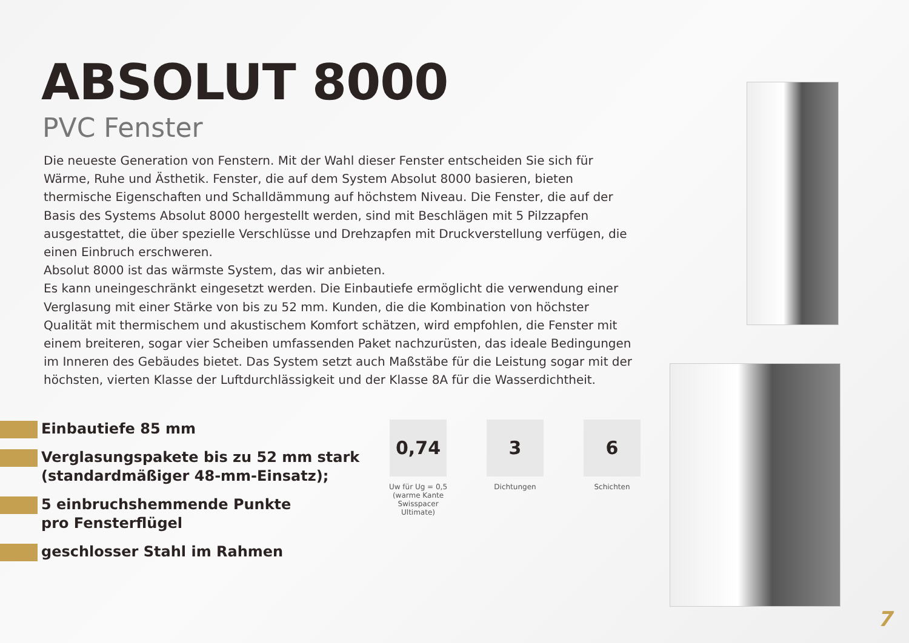ABSOLUT 8000
PVC Fenster
Die neueste Generation von Fenstern. Mit der Wahl dieser Fenster entscheiden Sie sich für Wärme, Ruhe und Ästhetik. Fenster, die auf dem System Absolut 8000 basieren, bieten thermische Eigenschaften und Schalldämmung auf höchstem Niveau. Die Fenster, die auf der Basis des Systems Absolut 8000 hergestellt werden, sind mit Beschlägen mit 5 Pilzzapfen ausgestattet, die über spezielle Verschlüsse und Drehzapfen mit Druckverstellung verfügen, die einen Einbruch erschweren.
Absolut 8000 ist das wärmste System, das wir anbieten.
Es kann uneingeschränkt eingesetzt werden. Die Einbautiefe ermöglicht die verwendung einer Verglasung mit einer Stärke von bis zu 52 mm. Kunden, die die Kombination von höchster Qualität mit thermischem und akustischem Komfort schätzen, wird empfohlen, die Fenster mit einem breiteren, sogar vier Scheiben umfassenden Paket nachzurüsten, das ideale Bedingungen im Inneren des Gebäudes bietet. Das System setzt auch Maßstäbe für die Leistung sogar mit der höchsten, vierten Klasse der Luftdurchlässigkeit und der Klasse 8A für die Wasserdichtheit.
Einbautiefe 85 mm
Verglasungspakete bis zu 52 mm stark (standardmäßiger 48-mm-Einsatz);
5 einbruchshemmende Punkte
pro Fensterflügel
geschlosser Stahl im Rahmen
0,74
Uw für Ug = 0,5 (warme Kante Swisspacer Ultimate)
3
Dichtungen
6
Schichten
7